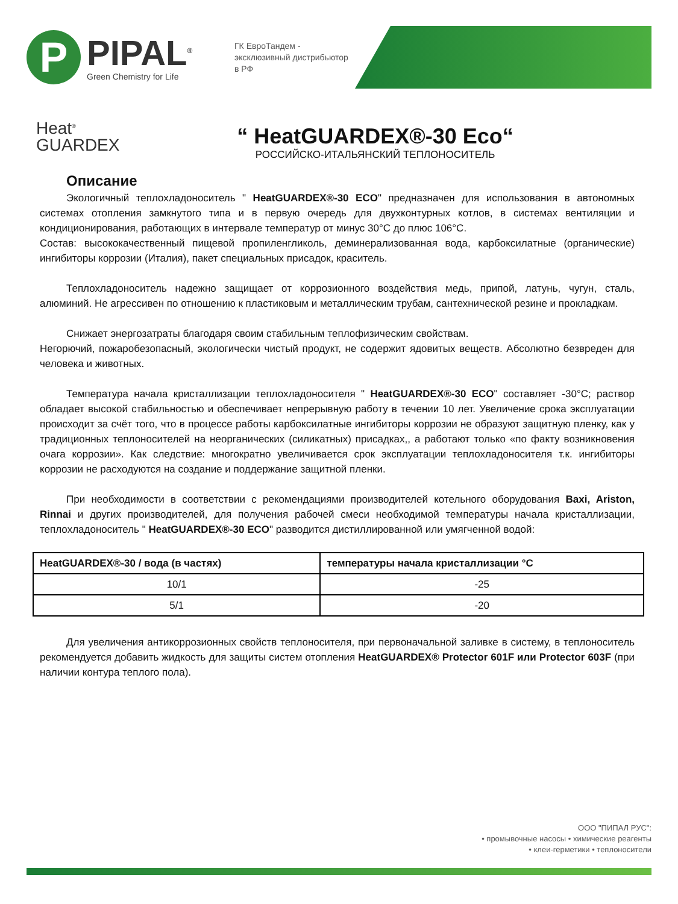P
PIPAL<sup>®</sup>
Green Chemistry for Life
ГК ЕвроТандем - эксклюзивный дистрибьютор в РФ
Heat<sup>®</sup>
GUARDEX
“ HeatGUARDEX®-30 Eco“
РОССИЙСКО-ИТАЛЬЯНСКИЙ ТЕПЛОНОСИТЕЛЬ
Описание
Экологичный теплохладоноситель " HeatGUARDEX®-30 ECO" предназначен для использования в автономных системах отопления замкнутого типа и в первую очередь для двухконтурных котлов, в системах вентиляции и кондиционирования, работающих в интервале температур от минус 30°С до плюс 106°С.
Состав: высококачественный пищевой пропиленгликоль, деминерализованная вода, карбоксилатные (органические) ингибиторы коррозии (Италия), пакет специальных присадок, краситель.
Теплохладоноситель надежно защищает от коррозионного воздействия медь, припой, латунь, чугун, сталь, алюминий. Не агрессивен по отношению к пластиковым и металлическим трубам, сантехнической резине и прокладкам.
Снижает энергозатраты благодаря своим стабильным теплофизическим свойствам.
Негорючий, пожаробезопасный, экологически чистый продукт, не содержит ядовитых веществ. Абсолютно безвреден для человека и животных.
Температура начала кристаллизации теплохладоносителя " HeatGUARDEX®-30 ECO" составляет -30°С; раствор обладает высокой стабильностью и обеспечивает непрерывную работу в течении 10 лет. Увеличение срока эксплуатации происходит за счёт того, что в процессе работы карбоксилатные ингибиторы коррозии не образуют защитную пленку, как у традиционных теплоносителей на неорганических (силикатных) присадках,, а работают только «по факту возникновения очага коррозии». Как следствие: многократно увеличивается срок эксплуатации теплохладоносителя т.к. ингибиторы коррозии не расходуются на создание и поддержание защитной пленки.
При необходимости в соответствии с рекомендациями производителей котельного оборудования Baxi, Ariston, Rinnai и других производителей, для получения рабочей смеси необходимой температуры начала кристаллизации, теплохладоноситель " HeatGUARDEX®-30 ECO" разводится дистиллированной или умягченной водой:
| HeatGUARDEX®-30 / вода (в частях) | температуры начала кристаллизации °С |
| --- | --- |
| 10/1 | -25 |
| 5/1 | -20 |
Для увеличения антикоррозионных свойств теплоносителя, при первоначальной заливке в систему, в теплоноситель рекомендуется добавить жидкость для защиты систем отопления HeatGUARDEX® Protector 601F или Protector 603F (при наличии контура теплого пола).
ООО "ПИПАЛ РУС":
• промывочные насосы • химические реагенты
• клеи-герметики • теплоносители